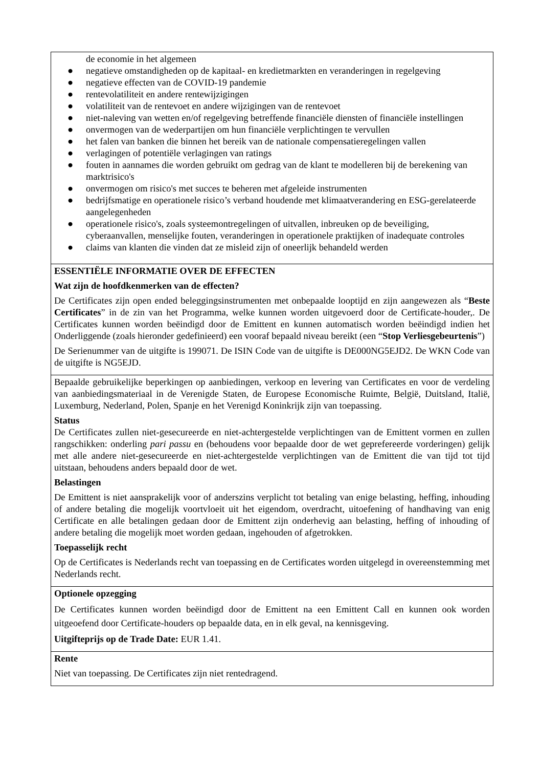| de economie in het algemeen ● negatieve omstandigheden op de kapitaal- en kredietmarkten en veranderingen in regelgeving ● negatieve effecten van de COVID-19 pandemie ● rentevolatiliteit en andere rentewijzigingen ● volatiliteit van de rentevoet en andere wijzigingen van de rentevoet ● niet-naleving van wetten en/of regelgeving betreffende financiële diensten of financiële instellingen ● onvermogen van de wederpartijen om hun financiële verplichtingen te vervullen ● het falen van banken die binnen het bereik van de nationale compensatieregelingen vallen ● verlagingen of potentiële verlagingen van ratings ● fouten in aannames die worden gebruikt om gedrag van de klant te modelleren bij de berekening van marktrisico's ● onvermogen om risico's met succes te beheren met afgeleide instrumenten ● bedrijfsmatige en operationele risico’s verband houdende met klimaatverandering en ESG-gerelateerde aangelegenheden ● operationele risico's, zoals systeemontregelingen of uitvallen, inbreuken op de beveiliging, cyberaanvallen, menselijke fouten, veranderingen in operationele praktijken of inadequate controles ● claims van klanten die vinden dat ze misleid zijn of oneerlijk behandeld werden |
| ESSENTIËLE INFORMATIE OVER DE EFFECTEN Wat zijn de hoofdkenmerken van de effecten? De Certificates zijn open ended beleggingsinstrumenten met onbepaalde looptijd en zijn aangewezen als “ Beste Certificates ” in de zin van het Programma, welke kunnen worden uitgevoerd door de Certificate-houder,. De Certificates kunnen worden beëindigd door de Emittent en kunnen automatisch worden beëindigd indien het Onderliggende (zoals hieronder gedefinieerd) een vooraf bepaald niveau bereikt (een “ Stop Verliesgebeurtenis ”) De Serienummer van de uitgifte is 199071. De ISIN Code van de uitgifte is DE000NG5EJD2. De WKN Code van de uitgifte is NG5EJD. |
| Bepaalde gebruikelijke beperkingen op aanbiedingen, verkoop en levering van Certificates en voor de verdeling van aanbiedingsmateriaal in de Verenigde Staten, de Europese Economische Ruimte, België, Duitsland, Italië, Luxemburg, Nederland, Polen, Spanje en het Verenigd Koninkrijk zijn van toepassing. Status De Certificates zullen niet-gesecureerde en niet-achtergestelde verplichtingen van de Emittent vormen en zullen rangschikken: onderling pari passu en (behoudens voor bepaalde door de wet geprefereerde vorderingen) gelijk met alle andere niet-gesecureerde en niet-achtergestelde verplichtingen van de Emittent die van tijd tot tijd uitstaan, behoudens anders bepaald door de wet. Belastingen De Emittent is niet aansprakelijk voor of anderszins verplicht tot betaling van enige belasting, heffing, inhouding of andere betaling die mogelijk voortvloeit uit het eigendom, overdracht, uitoefening of handhaving van enig Certificate en alle betalingen gedaan door de Emittent zijn onderhevig aan belasting, heffing of inhouding of andere betaling die mogelijk moet worden gedaan, ingehouden of afgetrokken. Toepasselijk recht Op de Certificates is Nederlands recht van toepassing en de Certificates worden uitgelegd in overeenstemming met Nederlands recht. |
| Optionele opzegging De Certificates kunnen worden beëindigd door de Emittent na een Emittent Call en kunnen ook worden uitgeoefend door Certificate-houders op bepaalde data, en in elk geval, na kennisgeving. Uitgifteprijs op de Trade Date: EUR 1.41. |
| Rente Niet van toepassing. De Certificates zijn niet rentedragend. |